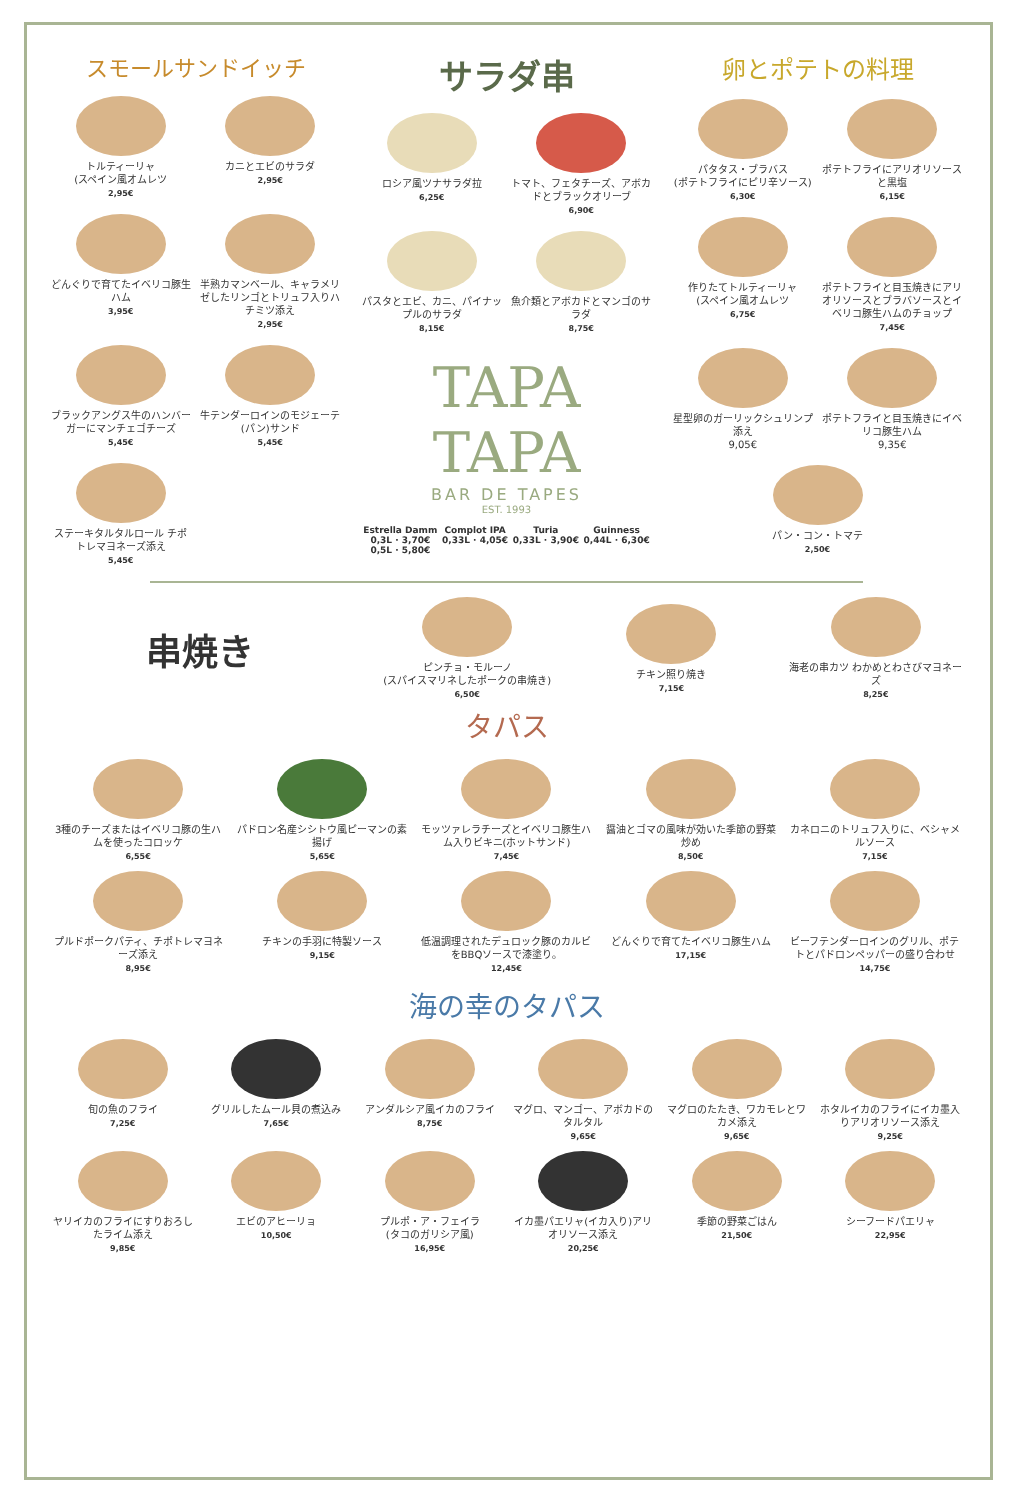スモールサンドイッチ
トルティーリャ
(スペイン風オムレツ
2,95€
カニとエビのサラダ
2,95€
どんぐりで育てたイベリコ豚生ハム
3,95€
半熟カマンベール、キャラメリゼしたリンゴとトリュフ入りハチミツ添え
2,95€
ブラックアングス牛のハンバーガーにマンチェゴチーズ
5,45€
牛テンダーロインのモジェーテ(パン)サンド
5,45€
ステーキタルタルロール チポトレマヨネーズ添え
5,45€
サラダ串
ロシア風ツナサラダ拉
6,25€
トマト、フェタチーズ、アボカドとブラックオリーブ
6,90€
パスタとエビ、カニ、パイナップルのサラダ
8,15€
魚介類とアボカドとマンゴのサラダ
8,75€
TAPA TAPA
BAR DE TAPES
EST. 1993
Estrella Damm
0,3L · 3,70€
0,5L · 5,80€
Complot IPA
0,33L · 4,05€
Turia
0,33L · 3,90€
Guinness
0,44L · 6,30€
卵とポテトの料理
パタタス・ブラバス
(ポテトフライにピリ辛ソース)
6,30€
ポテトフライにアリオリソースと黒塩
6,15€
作りたてトルティーリャ
(スペイン風オムレツ
6,75€
ポテトフライと目玉焼きにアリオリソースとブラバソースとイベリコ豚生ハムのチョップ
7,45€
星型卵のガーリックシュリンプ添え
9,05€
ポテトフライと目玉焼きにイベリコ豚生ハム
9,35€
パン・コン・トマテ
2,50€
串焼き
ピンチョ・モルーノ
(スパイスマリネしたポークの串焼き)
6,50€
チキン照り焼き
7,15€
海老の串カツ わかめとわさびマヨネーズ
8,25€
タパス
3種のチーズまたはイベリコ豚の生ハムを使ったコロッケ
6,55€
パドロン名産シシトウ風ピーマンの素揚げ
5,65€
モッツァレラチーズとイベリコ豚生ハム入りビキニ(ホットサンド)
7,45€
醤油とゴマの風味が効いた季節の野菜炒め
8,50€
カネロニのトリュフ入りに、ベシャメルソース
7,15€
プルドポークパティ、チポトレマヨネーズ添え
8,95€
チキンの手羽に特製ソース
9,15€
低温調理されたデュロック豚のカルビをBBQソースで漆塗り。
12,45€
どんぐりで育てたイベリコ豚生ハム
17,15€
ビーフテンダーロインのグリル、ポテトとパドロンペッパーの盛り合わせ
14,75€
海の幸のタパス
旬の魚のフライ
7,25€
グリルしたムール貝の煮込み
7,65€
アンダルシア風イカのフライ
8,75€
マグロ、マンゴー、アボカドのタルタル
9,65€
マグロのたたき、ワカモレとワカメ添え
9,65€
ホタルイカのフライにイカ墨入りアリオリソース添え
9,25€
ヤリイカのフライにすりおろしたライム添え
9,85€
エビのアヒーリョ
10,50€
プルポ・ア・フェイラ
(タコのガリシア風)
16,95€
イカ墨パエリャ(イカ入り)アリオリソース添え
20,25€
季節の野菜ごはん
21,50€
シーフードパエリャ
22,95€